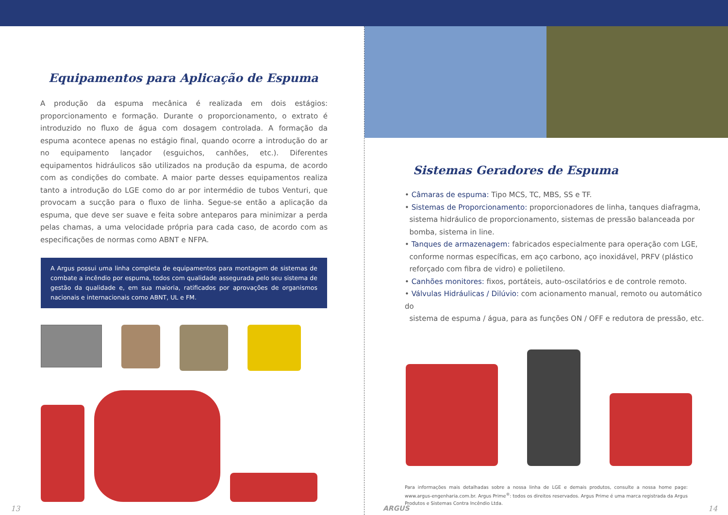Equipamentos para Aplicação de Espuma
A produção da espuma mecânica é realizada em dois estágios: proporcionamento e formação. Durante o proporcionamento, o extrato é introduzido no fluxo de água com dosagem controlada. A formação da espuma acontece apenas no estágio final, quando ocorre a introdução do ar no equipamento lançador (esguichos, canhões, etc.). Diferentes equipamentos hidráulicos são utilizados na produção da espuma, de acordo com as condições do combate. A maior parte desses equipamentos realiza tanto a introdução do LGE como do ar por intermédio de tubos Venturi, que provocam a sucção para o fluxo de linha. Segue-se então a aplicação da espuma, que deve ser suave e feita sobre anteparos para minimizar a perda pelas chamas, a uma velocidade própria para cada caso, de acordo com as especificações de normas como ABNT e NFPA.
A Argus possui uma linha completa de equipamentos para montagem de sistemas de combate a incêndio por espuma, todos com qualidade assegurada pelo seu sistema de gestão da qualidade e, em sua maioria, ratificados por aprovações de organismos nacionais e internacionais como ABNT, UL e FM.
13
Sistemas Geradores de Espuma
• Câmaras de espuma: Tipo MCS, TC, MBS, SS e TF.
• Sistemas de Proporcionamento: proporcionadores de linha, tanques diafragma,
sistema hidráulico de proporcionamento, sistemas de pressão balanceada por
bomba, sistema in line.
• Tanques de armazenagem: fabricados especialmente para operação com LGE,
conforme normas específicas, em aço carbono, aço inoxidável, PRFV (plástico
reforçado com fibra de vidro) e polietileno.
• Canhões monitores: fixos, portáteis, auto-oscilatórios e de controle remoto.
• Válvulas Hidráulicas / Dilúvio: com acionamento manual, remoto ou automático do
sistema de espuma / água, para as funções ON / OFF e redutora de pressão, etc.
Para informações mais detalhadas sobre a nossa linha de LGE e demais produtos, consulte a nossa home page: www.argus-engenharia.com.br. Argus Prime<sup>®</sup>: todos os direitos reservados. Argus Prime é uma marca registrada da Argus Produtos e Sistemas Contra Incêndio Ltda.
ARGUS 14